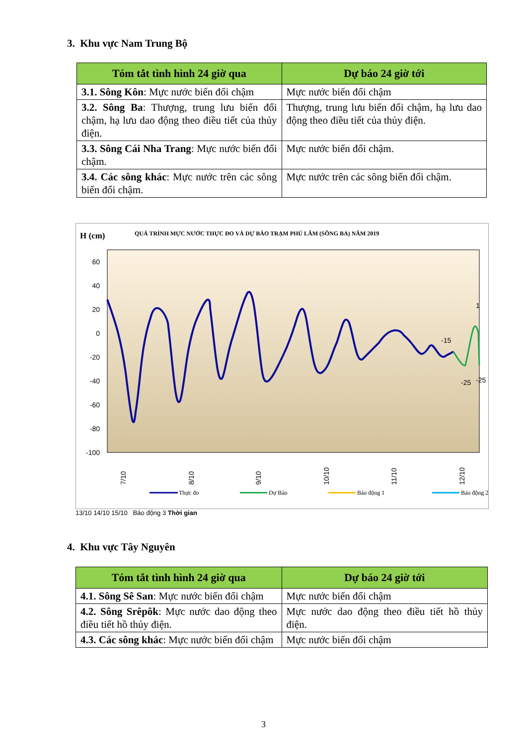3. Khu vực Nam Trung Bộ
| Tóm tắt tình hình 24 giờ qua | Dự báo 24 giờ tới |
| --- | --- |
| 3.1. Sông Kôn : Mực nước biến đổi chậm | Mực nước biến đổi chậm |
| 3.2. Sông Ba : Thượng, trung lưu biến đổi chậm, hạ lưu dao động theo điều tiết của thủy điện. | Thượng, trung lưu biến đổi chậm, hạ lưu dao động theo điều tiết của thủy điện. |
| 3.3. Sông Cái Nha Trang : Mực nước biến đổi chậm. | Mực nước biến đổi chậm. |
| 3.4. Các sông khác : Mực nước trên các sông biến đổi chậm. | Mực nước trên các sông biến đổi chậm. |
H (cm)
QUÁ TRÌNH MỰC NƯỚC THỰC ĐO VÀ DỰ BÁO TRẠM PHÚ LÂM (SÔNG BA) NĂM 2019
60
40
20
0
-20
-40
-60
-80
-100
-15
-25
1
-25
7/10
8/10
9/10
10/10
11/10
12/10
Thực đo
Dự Báo
Báo động 1
Báo động 2
13/10 14/10 15/10 Báo động 3 Thời gian
4. Khu vực Tây Nguyên
| Tóm tắt tình hình 24 giờ qua | Dự báo 24 giờ tới |
| --- | --- |
| 4.1. Sông Sê San : Mực nước biến đổi chậm | Mực nước biến đổi chậm |
| 4.2. Sông Srêpôk : Mực nước dao động theo điều tiết hồ thủy điện. | Mực nước dao động theo điều tiết hồ thủy điện. |
| 4.3. Các sông khác : Mực nước biến đổi chậm | Mực nước biến đổi chậm |
3